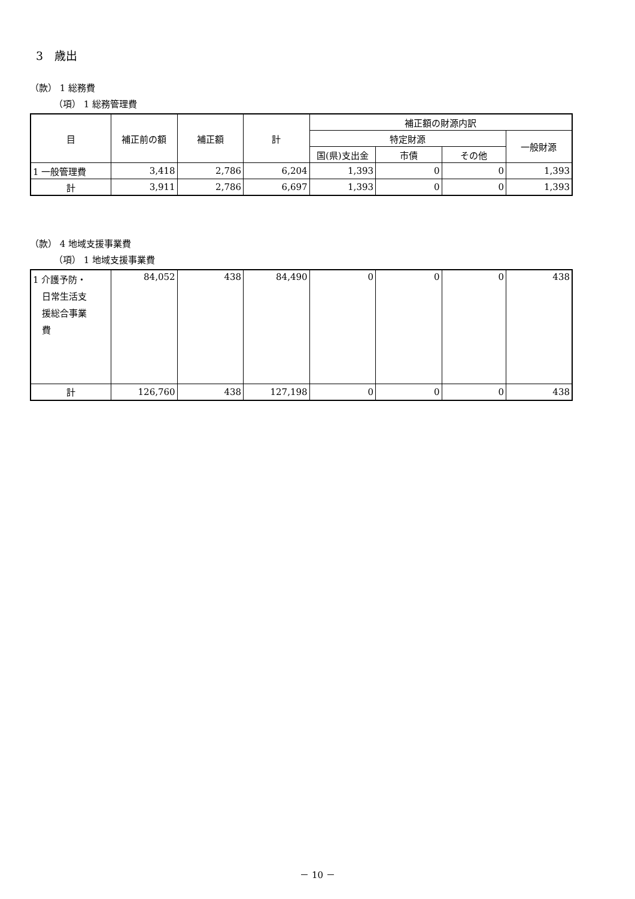3　歳出
（款） 1 総務費
（項） 1 総務管理費
| 目 | 補正前の額 | 補正額 | 計 | 補正額の財源内訳 | | | |
| --- | --- | --- | --- | --- | --- | --- | --- |
| | | | | 特定財源 | | | 一般財源 |
| | | | | 国(県)支出金 | 市債 | その他 | |
| 1 一般管理費 | 3,418 | 2,786 | 6,204 | 1,393 | 0 | 0 | 1,393 |
| 計 | 3,911 | 2,786 | 6,697 | 1,393 | 0 | 0 | 1,393 |
（款） 4 地域支援事業費
（項） 1 地域支援事業費
| 1 介護予防・ 日常生活支 援総合事業 費 | 84,052 | 438 | 84,490 | 0 | 0 | 0 | 438 |
| 計 | 126,760 | 438 | 127,198 | 0 | 0 | 0 | 438 |
－ 10 －